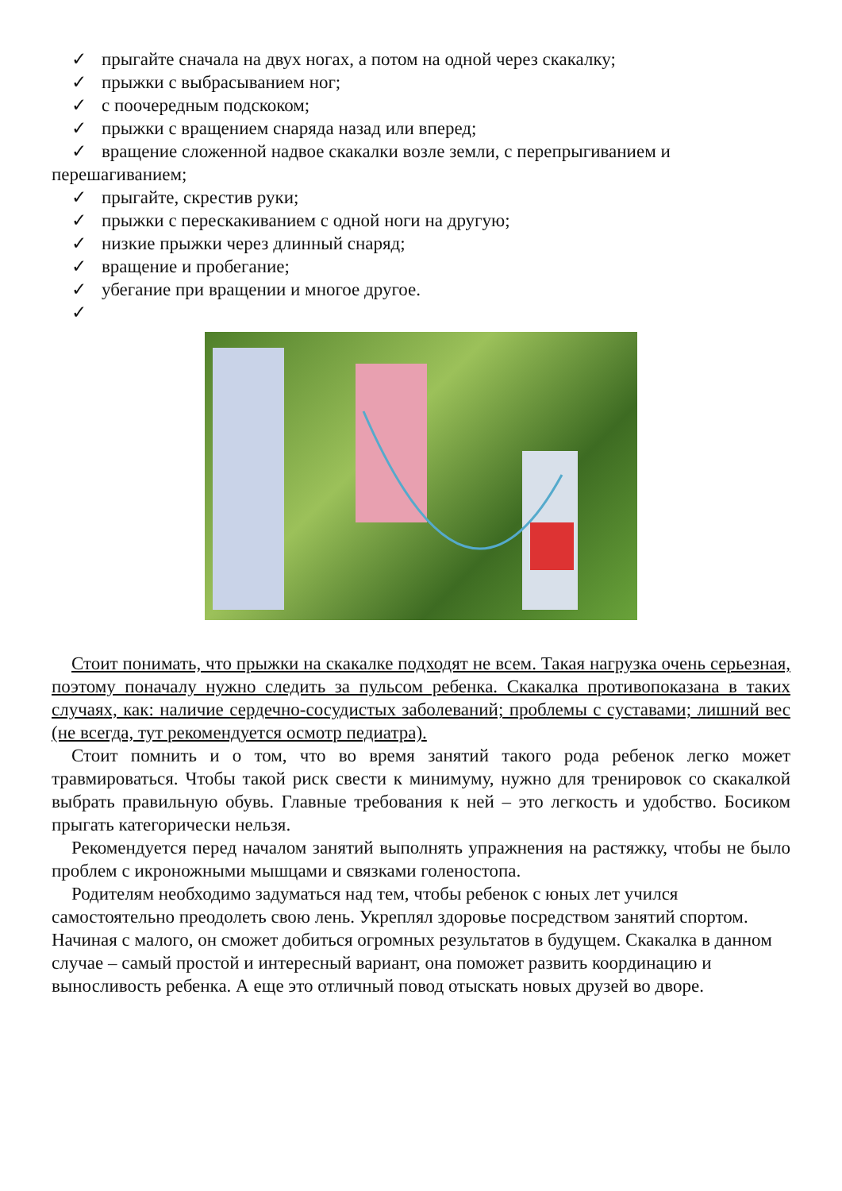✓ прыгайте сначала на двух ногах, а потом на одной через скакалку;
✓ прыжки с выбрасыванием ног;
✓ с поочередным подскоком;
✓ прыжки с вращением снаряда назад или вперед;
✓ вращение сложенной надвое скакалки возле земли, с перепрыгиванием и
перешагиванием;
✓ прыгайте, скрестив руки;
✓ прыжки с перескакиванием с одной ноги на другую;
✓ низкие прыжки через длинный снаряд;
✓ вращение и пробегание;
✓ убегание при вращении и многое другое.
✓
Стоит понимать, что прыжки на скакалке подходят не всем. Такая нагрузка очень серьезная, поэтому поначалу нужно следить за пульсом ребенка. Скакалка противопоказана в таких случаях, как: наличие сердечно-сосудистых заболеваний; проблемы с суставами; лишний вес (не всегда, тут рекомендуется осмотр педиатра).
Стоит помнить и о том, что во время занятий такого рода ребенок легко может травмироваться. Чтобы такой риск свести к минимуму, нужно для тренировок со скакалкой выбрать правильную обувь. Главные требования к ней – это легкость и удобство. Босиком прыгать категорически нельзя.
Рекомендуется перед началом занятий выполнять упражнения на растяжку, чтобы не было проблем с икроножными мышцами и связками голеностопа.
Родителям необходимо задуматься над тем, чтобы ребенок с юных лет учился самостоятельно преодолеть свою лень. Укреплял здоровье посредством занятий спортом. Начиная с малого, он сможет добиться огромных результатов в будущем. Скакалка в данном случае – самый простой и интересный вариант, она поможет развить координацию и выносливость ребенка. А еще это отличный повод отыскать новых друзей во дворе.